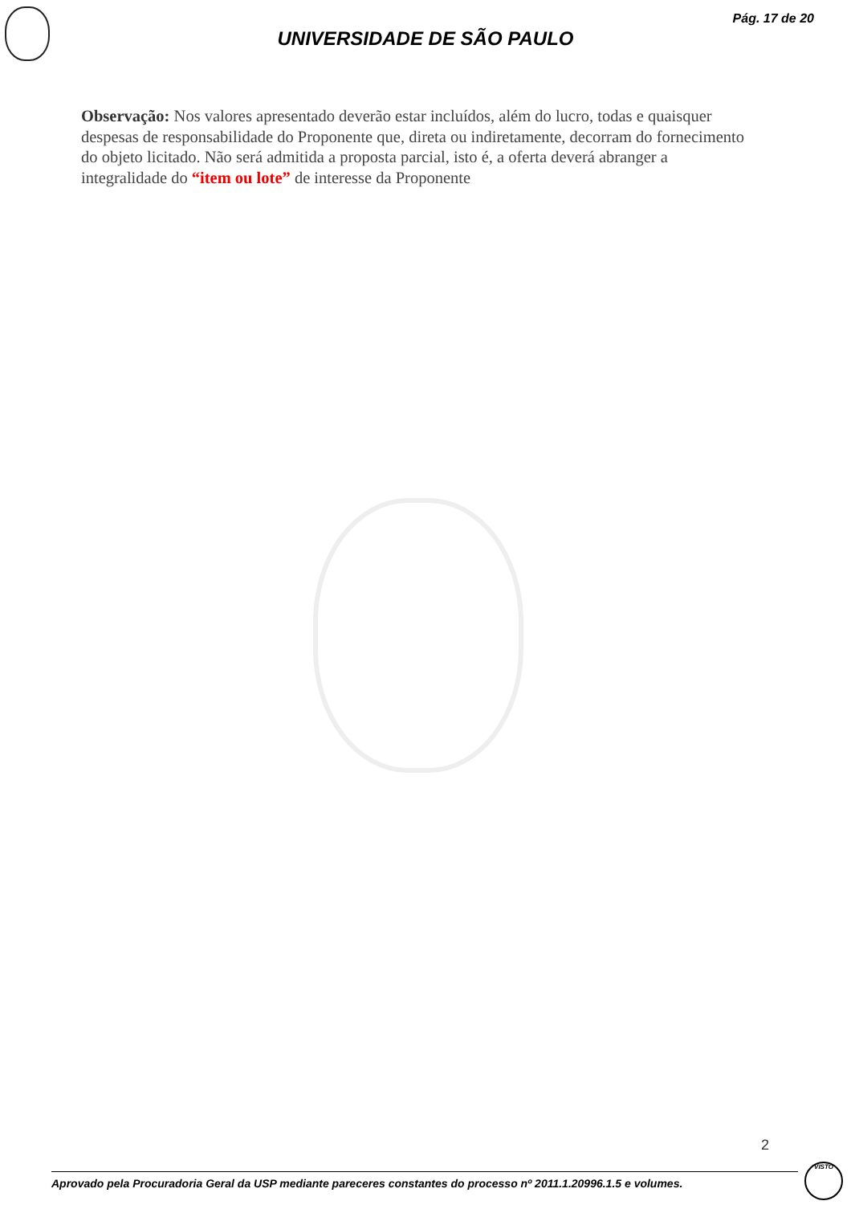Pág. 17 de 20
UNIVERSIDADE DE SÃO PAULO
Observação: Nos valores apresentado deverão estar incluídos, além do lucro, todas e quaisquer despesas de responsabilidade do Proponente que, direta ou indiretamente, decorram do fornecimento do objeto licitado. Não será admitida a proposta parcial, isto é, a oferta deverá abranger a integralidade do “item ou lote” de interesse da Proponente
2
Aprovado pela Procuradoria Geral da USP mediante pareceres constantes do processo nº 2011.1.20996.1.5 e volumes.
VISTO